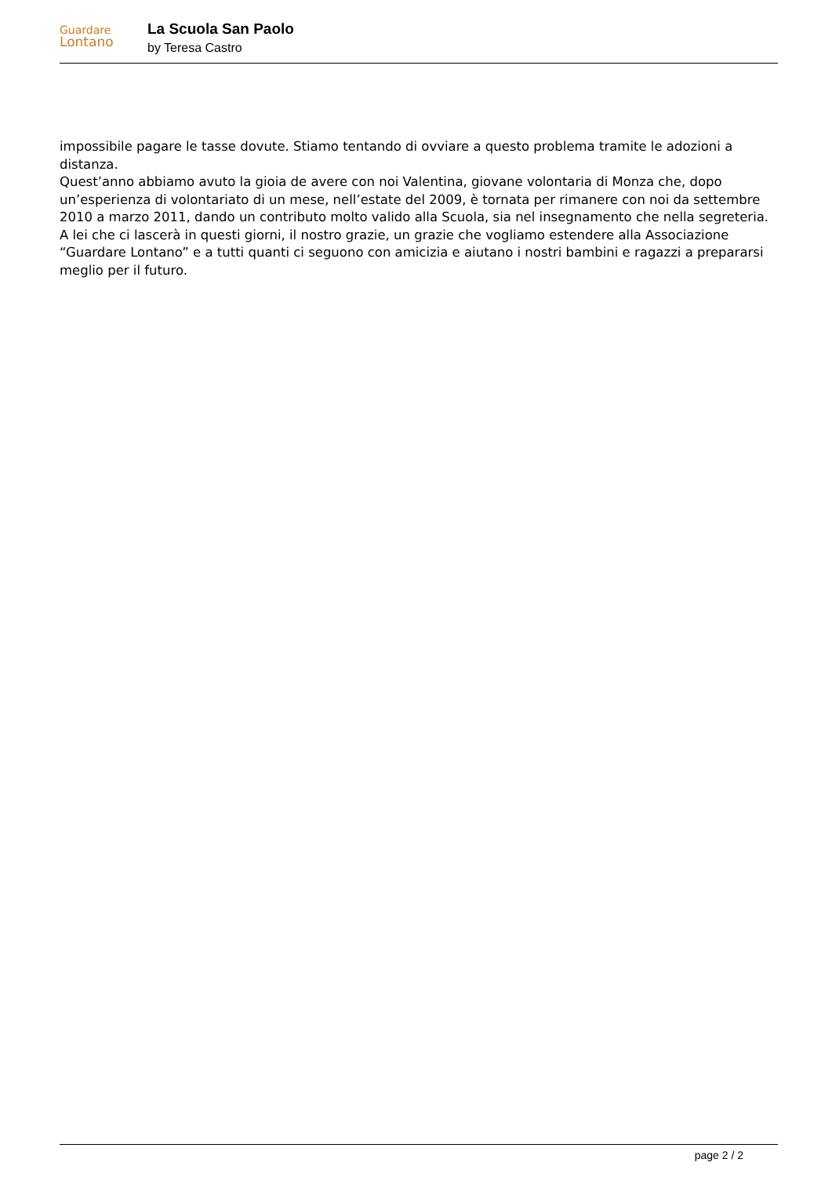Guardare
Lontano
La Scuola San Paolo
by Teresa Castro
impossibile pagare le tasse dovute. Stiamo tentando di ovviare a questo problema tramite le adozioni a distanza.
Quest’anno abbiamo avuto la gioia de avere con noi Valentina, giovane volontaria di Monza che, dopo un’esperienza di volontariato di un mese, nell’estate del 2009, è tornata per rimanere con noi da settembre 2010 a marzo 2011, dando un contributo molto valido alla Scuola, sia nel insegnamento che nella segreteria.
A lei che ci lascerà in questi giorni, il nostro grazie, un grazie che vogliamo estendere alla Associazione “Guardare Lontano” e a tutti quanti ci seguono con amicizia e aiutano i nostri bambini e ragazzi a prepararsi meglio per il futuro.
page 2 / 2